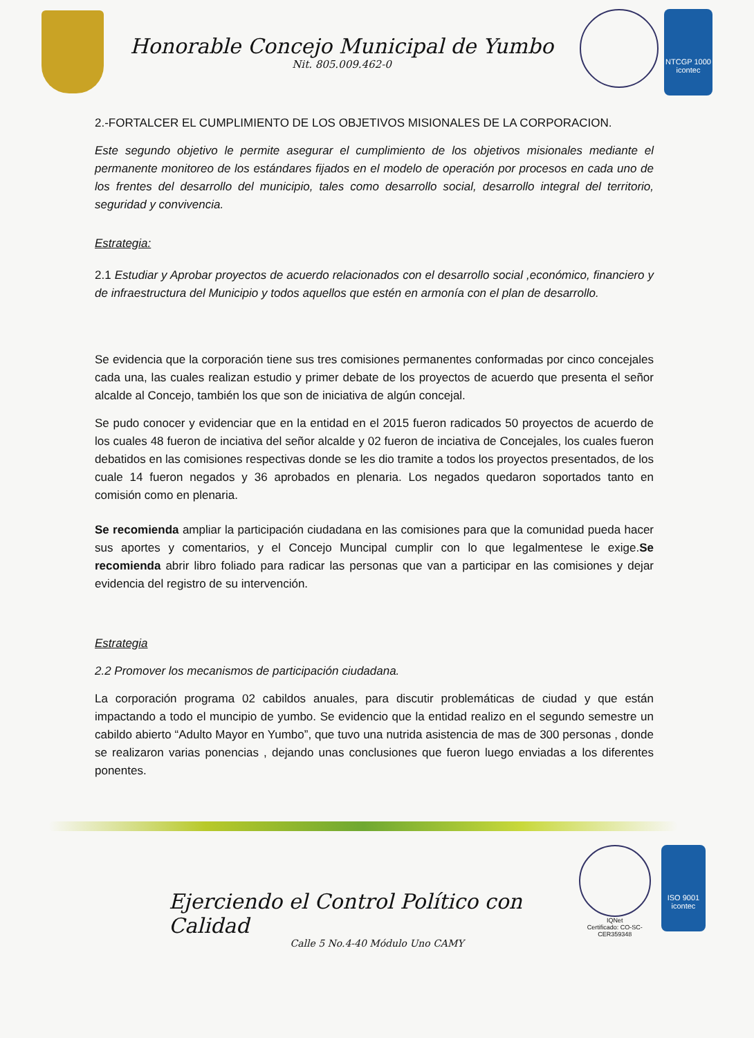Honorable Concejo Municipal de Yumbo
Nit. 805.009.462-0
NTCGP 1000
icontec
2.-FORTALCER EL CUMPLIMIENTO DE LOS OBJETIVOS MISIONALES DE LA CORPORACION.
Este segundo objetivo le permite asegurar el cumplimiento de los objetivos misionales mediante el permanente monitoreo de los estándares fijados en el modelo de operación por procesos en cada uno de los frentes del desarrollo del municipio, tales como desarrollo social, desarrollo integral del territorio, seguridad y convivencia.
Estrategia:
2.1 Estudiar y Aprobar proyectos de acuerdo relacionados con el desarrollo social ,económico, financiero y de infraestructura del Municipio y todos aquellos que estén en armonía con el plan de desarrollo.
Se evidencia que la corporación tiene sus tres comisiones permanentes conformadas por cinco concejales cada una, las cuales realizan estudio y primer debate de los proyectos de acuerdo que presenta el señor alcalde al Concejo, también los que son de iniciativa de algún concejal.
Se pudo conocer y evidenciar que en la entidad en el 2015 fueron radicados 50 proyectos de acuerdo de los cuales 48 fueron de inciativa del señor alcalde y 02 fueron de inciativa de Concejales, los cuales fueron debatidos en las comisiones respectivas donde se les dio tramite a todos los proyectos presentados, de los cuale 14 fueron negados y 36 aprobados en plenaria. Los negados quedaron soportados tanto en comisión como en plenaria.
Se recomienda ampliar la participación ciudadana en las comisiones para que la comunidad pueda hacer sus aportes y comentarios, y el Concejo Muncipal cumplir con lo que legalmentese le exige.Se recomienda abrir libro foliado para radicar las personas que van a participar en las comisiones y dejar evidencia del registro de su intervención.
Estrategia
2.2 Promover los mecanismos de participación ciudadana.
La corporación programa 02 cabildos anuales, para discutir problemáticas de ciudad y que están impactando a todo el muncipio de yumbo. Se evidencio que la entidad realizo en el segundo semestre un cabildo abierto “Adulto Mayor en Yumbo”, que tuvo una nutrida asistencia de mas de 300 personas , donde se realizaron varias ponencias , dejando unas conclusiones que fueron luego enviadas a los diferentes ponentes.
Ejerciendo el Control Político con Calidad
IQNet
Certificado: CO-SC-CER359348
ISO 9001
icontec
Calle 5 No.4-40 Módulo Uno CAMY